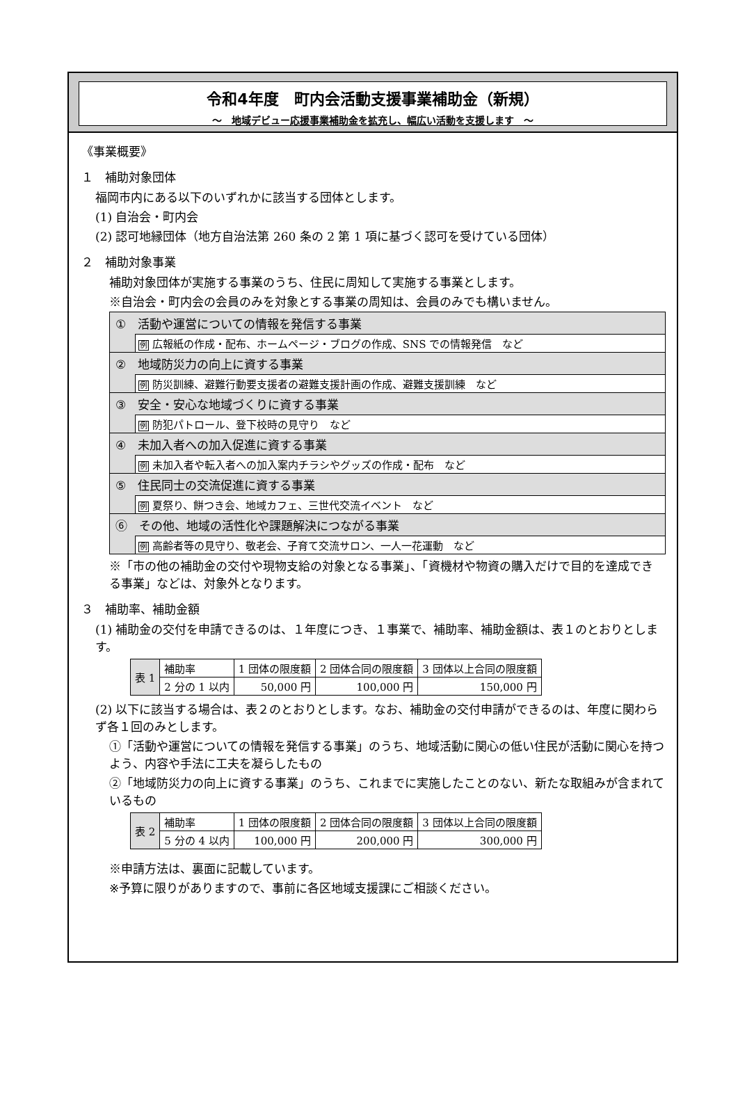令和4年度　町内会活動支援事業補助金（新規）
～　地域デビュー応援事業補助金を拡充し、幅広い活動を支援します　～
《事業概要》
１　補助対象団体
福岡市内にある以下のいずれかに該当する団体とします。
(1) 自治会・町内会
(2) 認可地縁団体（地方自治法第 260 条の 2 第 1 項に基づく認可を受けている団体）
２　補助対象事業
補助対象団体が実施する事業のうち、住民に周知して実施する事業とします。
※自治会・町内会の会員のみを対象とする事業の周知は、会員のみでも構いません。
①　活動や運営についての情報を発信する事業
例 広報紙の作成・配布、ホームページ・ブログの作成、SNS での情報発信　など
②　地域防災力の向上に資する事業
例 防災訓練、避難行動要支援者の避難支援計画の作成、避難支援訓練　など
③　安全・安心な地域づくりに資する事業
例 防犯パトロール、登下校時の見守り　など
④　未加入者への加入促進に資する事業
例 未加入者や転入者への加入案内チラシやグッズの作成・配布　など
⑤　住民同士の交流促進に資する事業
例 夏祭り、餅つき会、地域カフェ、三世代交流イベント　など
⑥　その他、地域の活性化や課題解決につながる事業
例 高齢者等の見守り、敬老会、子育て交流サロン、一人一花運動　など
※「市の他の補助金の交付や現物支給の対象となる事業」、「資機材や物資の購入だけで目的を達成できる事業」などは、対象外となります。
３　補助率、補助金額
(1) 補助金の交付を申請できるのは、１年度につき、１事業で、補助率、補助金額は、表１のとおりとします。
| 表 1 | 補助率 | 1 団体の限度額 | 2 団体合同の限度額 | 3 団体以上合同の限度額 |
| | 2 分の 1 以内 | 50,000 円 | 100,000 円 | 150,000 円 |
(2) 以下に該当する場合は、表２のとおりとします。なお、補助金の交付申請ができるのは、年度に関わらず各１回のみとします。
①「活動や運営についての情報を発信する事業」のうち、地域活動に関心の低い住民が活動に関心を持つよう、内容や手法に工夫を凝らしたもの
②「地域防災力の向上に資する事業」のうち、これまでに実施したことのない、新たな取組みが含まれているもの
| 表 2 | 補助率 | 1 団体の限度額 | 2 団体合同の限度額 | 3 団体以上合同の限度額 |
| | 5 分の 4 以内 | 100,000 円 | 200,000 円 | 300,000 円 |
※申請方法は、裏面に記載しています。
※予算に限りがありますので、事前に各区地域支援課にご相談ください。